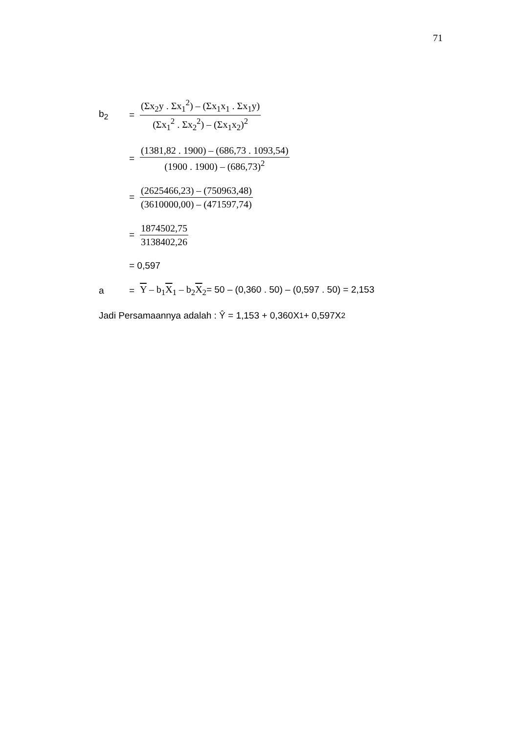71
b<sub>2</sub> = (Σx<sub>2</sub>y . Σx<sub>1</sub><sup>2</sup>) – (Σx<sub>1</sub>x<sub>1</sub> . Σx<sub>1</sub>y) (Σx<sub>1</sub><sup>2</sup> . Σx<sub>2</sub><sup>2</sup>) – (Σx<sub>1</sub>x<sub>2</sub>)<sup>2</sup>
= (1381,82 . 1900) – (686,73 . 1093,54) (1900 . 1900) – (686,73)<sup>2</sup>
= (2625466,23) – (750963,48) (3610000,00) – (471597,74)
= 1874502,75 3138402,26
= 0,597
a = Y – b<sub>1</sub>X<sub>1</sub> – b<sub>2</sub>X<sub>2</sub>= 50 – (0,360 . 50) – (0,597 . 50) = 2,153
Jadi Persamaannya adalah : Ŷ = 1,153 + 0,360X<sub>1</sub> + 0,597X<sub>2</sub>